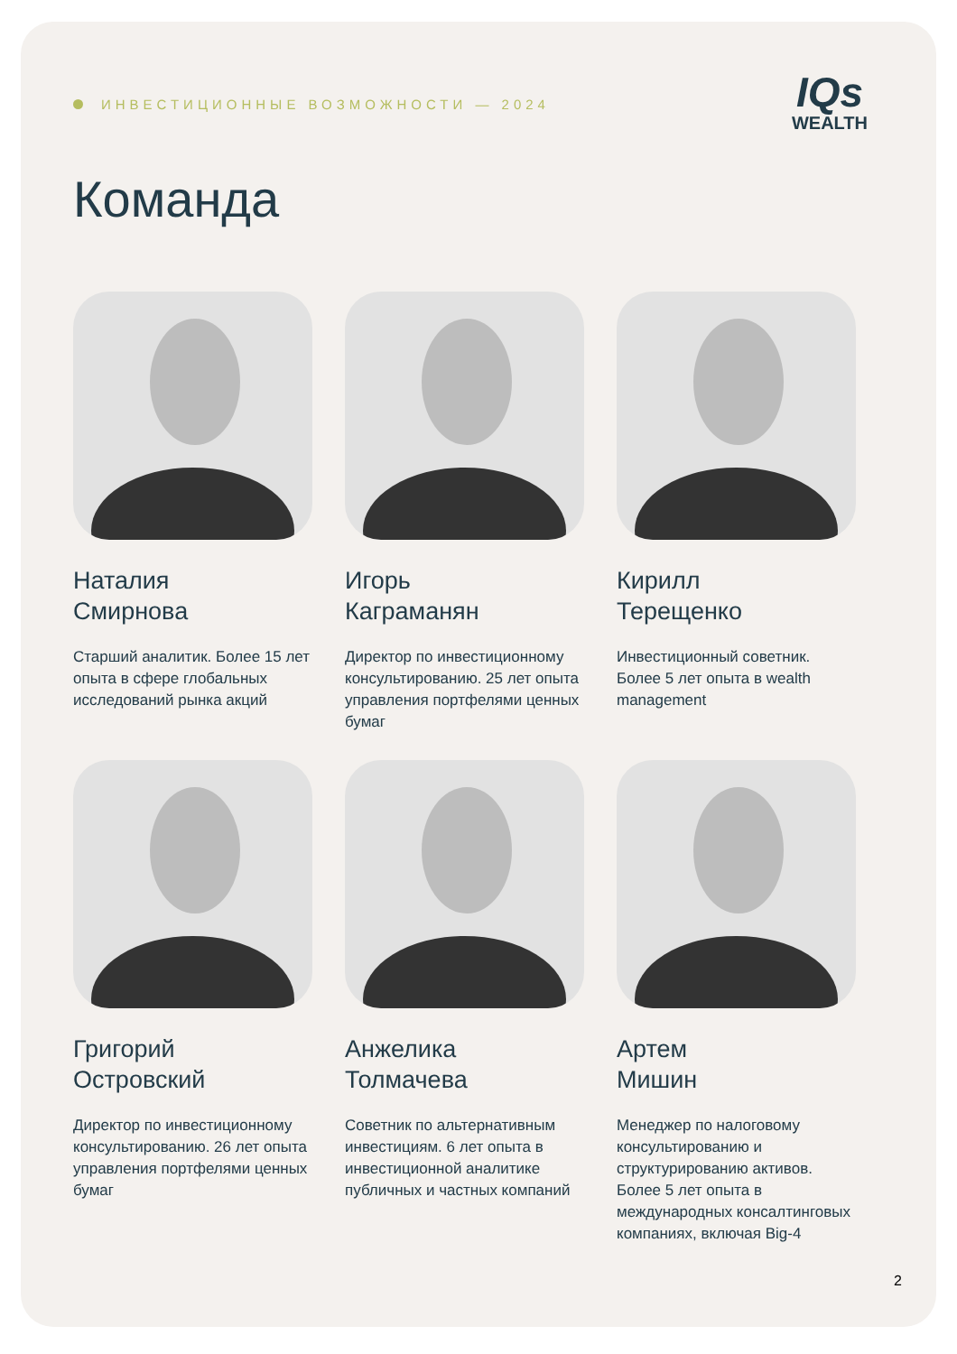ИНВЕСТИЦИОННЫЕ ВОЗМОЖНОСТИ — 2024
IQs
WEALTH
Команда
Наталия
Смирнова
Старший аналитик. Более 15 лет опыта в сфере глобальных исследований рынка акций
Игорь
Каграманян
Директор по инвестиционному консультированию. 25 лет опыта управления портфелями ценных бумаг
Кирилл
Терещенко
Инвестиционный советник. Более 5 лет опыта в wealth management
Григорий
Островский
Директор по инвестиционному консультированию. 26 лет опыта управления портфелями ценных бумаг
Анжелика
Толмачева
Советник по альтернативным инвестициям. 6 лет опыта в инвестиционной аналитике публичных и частных компаний
Артем
Мишин
Менеджер по налоговому консультированию и структурированию активов. Более 5 лет опыта в международных консалтинговых компаниях, включая Big-4
2